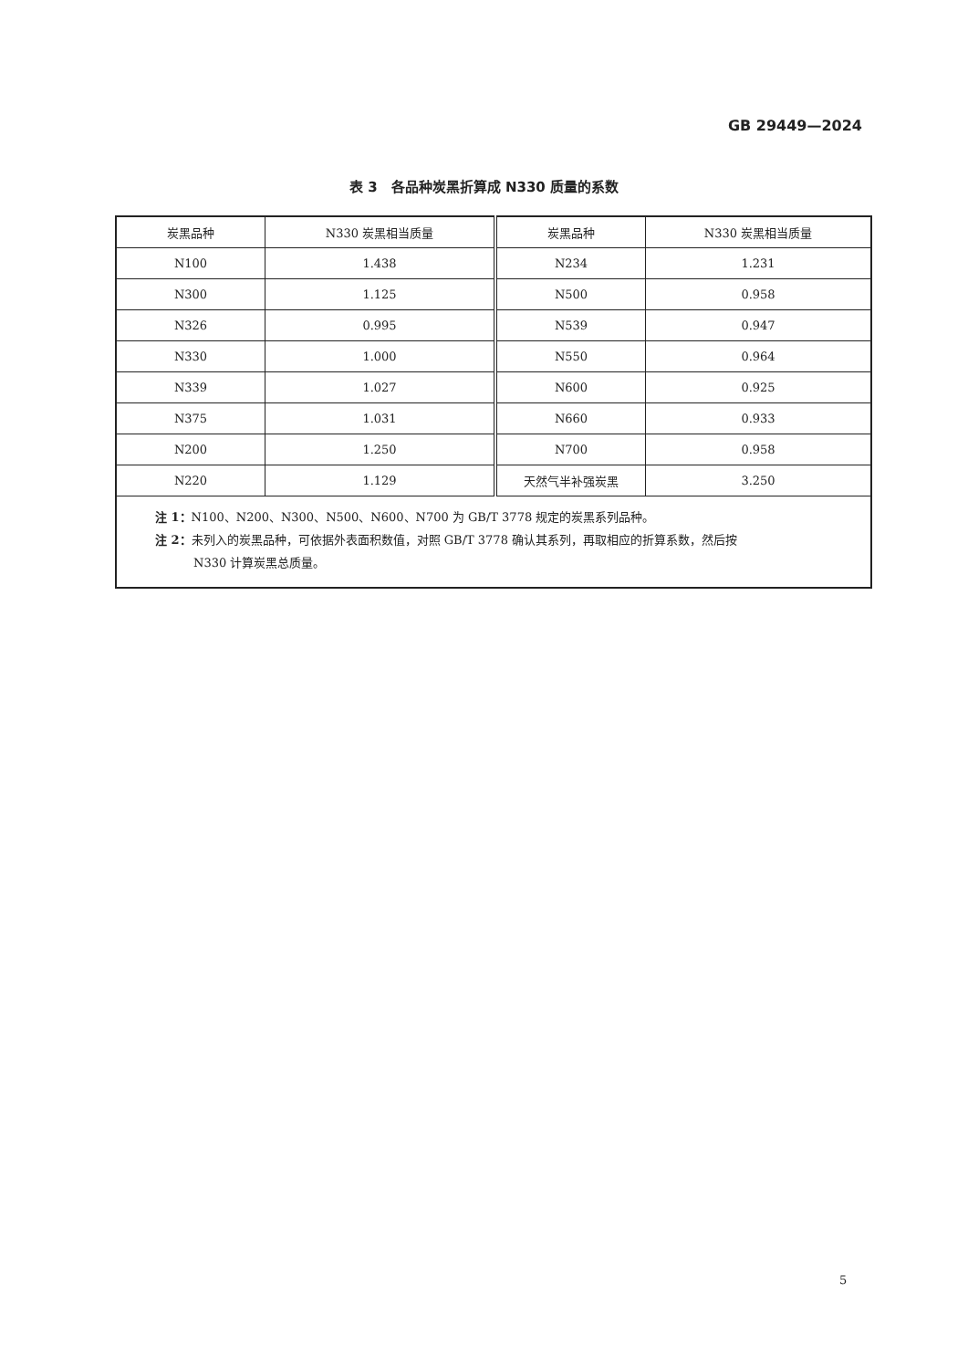GB 29449—2024
表 3　各品种炭黑折算成 N330 质量的系数
| 炭黑品种 | N330 炭黑相当质量 | 炭黑品种 | N330 炭黑相当质量 |
| --- | --- | --- | --- |
| N100 | 1.438 | N234 | 1.231 |
| N300 | 1.125 | N500 | 0.958 |
| N326 | 0.995 | N539 | 0.947 |
| N330 | 1.000 | N550 | 0.964 |
| N339 | 1.027 | N600 | 0.925 |
| N375 | 1.031 | N660 | 0.933 |
| N200 | 1.250 | N700 | 0.958 |
| N220 | 1.129 | 天然气半补强炭黑 | 3.250 |
| 注 1： N100、N200、N300、N500、N600、N700 为 GB/T 3778 规定的炭黑系列品种。 注 2： 未列入的炭黑品种，可依据外表面积数值，对照 GB/T 3778 确认其系列，再取相应的折算系数，然后按 N330 计算炭黑总质量。 | | | |
5